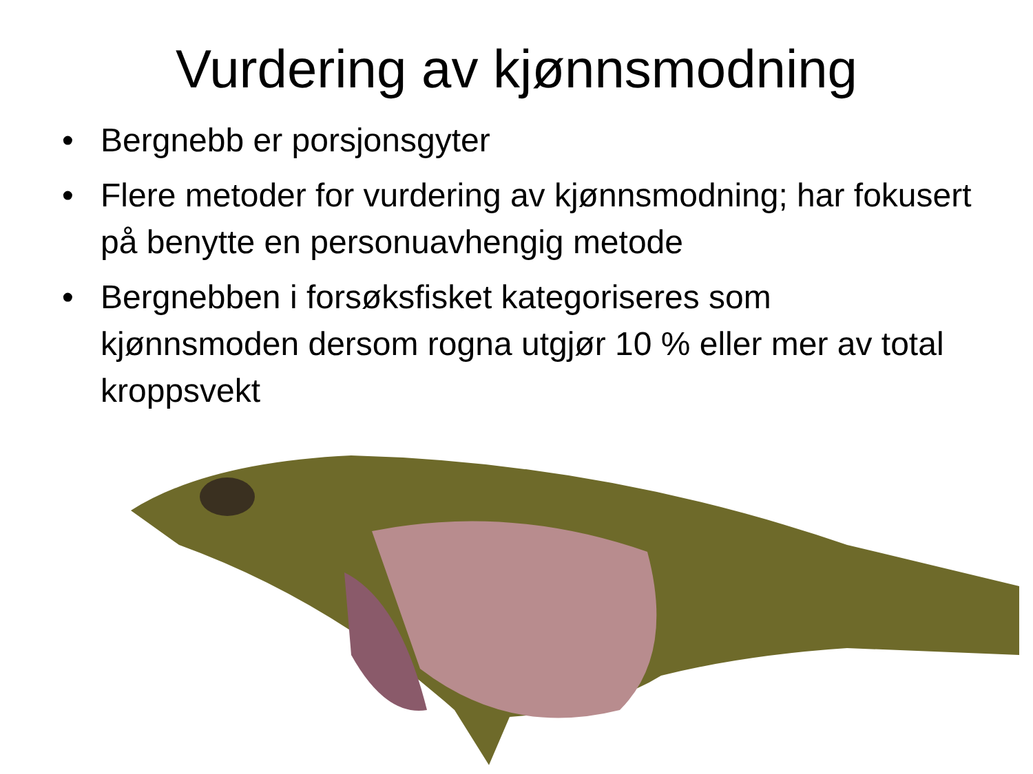Vurdering av kjønnsmodning
• Bergnebb er porsjonsgyter
• Flere metoder for vurdering av kjønnsmodning; har fokusert på benytte en personuavhengig metode
• Bergnebben i forsøksfisket kategoriseres som kjønnsmoden dersom rogna utgjør 10 % eller mer av total kroppsvekt